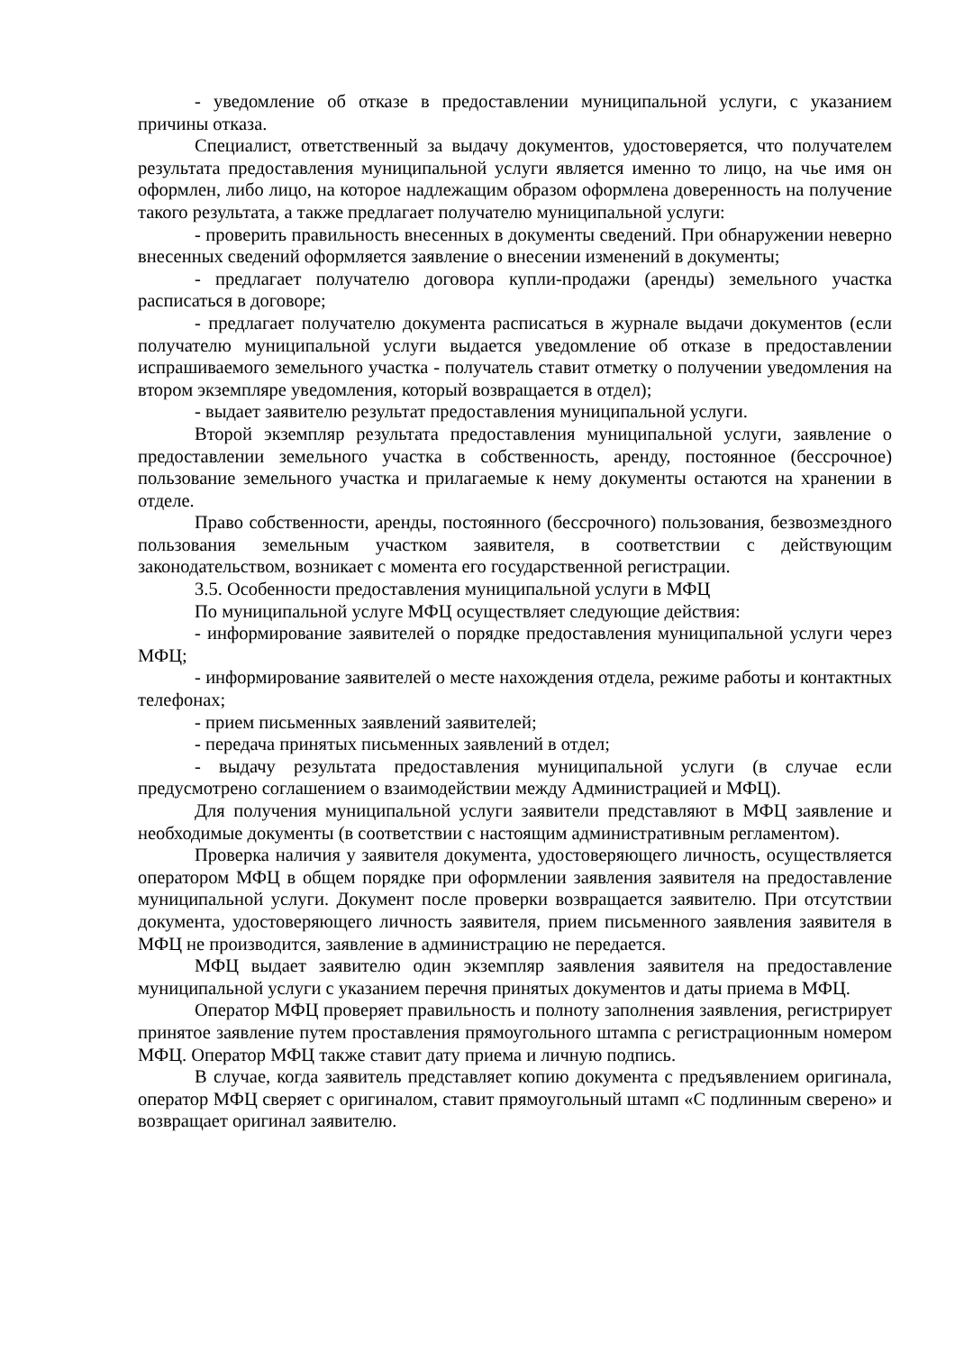- уведомление об отказе в предоставлении муниципальной услуги, с указанием причины отказа.
Специалист, ответственный за выдачу документов, удостоверяется, что получателем результата предоставления муниципальной услуги является именно то лицо, на чье имя он оформлен, либо лицо, на которое надлежащим образом оформлена доверенность на получение такого результата, а также предлагает получателю муниципальной услуги:
- проверить правильность внесенных в документы сведений. При обнаружении неверно внесенных сведений оформляется заявление о внесении изменений в документы;
- предлагает получателю договора купли-продажи (аренды) земельного участка расписаться в договоре;
- предлагает получателю документа расписаться в журнале выдачи документов (если получателю муниципальной услуги выдается уведомление об отказе в предоставлении испрашиваемого земельного участка - получатель ставит отметку о получении уведомления на втором экземпляре уведомления, который возвращается в отдел);
- выдает заявителю результат предоставления муниципальной услуги.
Второй экземпляр результата предоставления муниципальной услуги, заявление о предоставлении земельного участка в собственность, аренду, постоянное (бессрочное) пользование земельного участка и прилагаемые к нему документы остаются на хранении в отделе.
Право собственности, аренды, постоянного (бессрочного) пользования, безвозмездного пользования земельным участком заявителя, в соответствии с действующим законодательством, возникает с момента его государственной регистрации.
3.5. Особенности предоставления муниципальной услуги в МФЦ
По муниципальной услуге МФЦ осуществляет следующие действия:
- информирование заявителей о порядке предоставления муниципальной услуги через МФЦ;
- информирование заявителей о месте нахождения отдела, режиме работы и контактных телефонах;
- прием письменных заявлений заявителей;
- передача принятых письменных заявлений в отдел;
- выдачу результата предоставления муниципальной услуги (в случае если предусмотрено соглашением о взаимодействии между Администрацией и МФЦ).
Для получения муниципальной услуги заявители представляют в МФЦ заявление и необходимые документы (в соответствии с настоящим административным регламентом).
Проверка наличия у заявителя документа, удостоверяющего личность, осуществляется оператором МФЦ в общем порядке при оформлении заявления заявителя на предоставление муниципальной услуги. Документ после проверки возвращается заявителю. При отсутствии документа, удостоверяющего личность заявителя, прием письменного заявления заявителя в МФЦ не производится, заявление в администрацию не передается.
МФЦ выдает заявителю один экземпляр заявления заявителя на предоставление муниципальной услуги с указанием перечня принятых документов и даты приема в МФЦ.
Оператор МФЦ проверяет правильность и полноту заполнения заявления, регистрирует принятое заявление путем проставления прямоугольного штампа с регистрационным номером МФЦ. Оператор МФЦ также ставит дату приема и личную подпись.
В случае, когда заявитель представляет копию документа с предъявлением оригинала, оператор МФЦ сверяет с оригиналом, ставит прямоугольный штамп «С подлинным сверено» и возвращает оригинал заявителю.